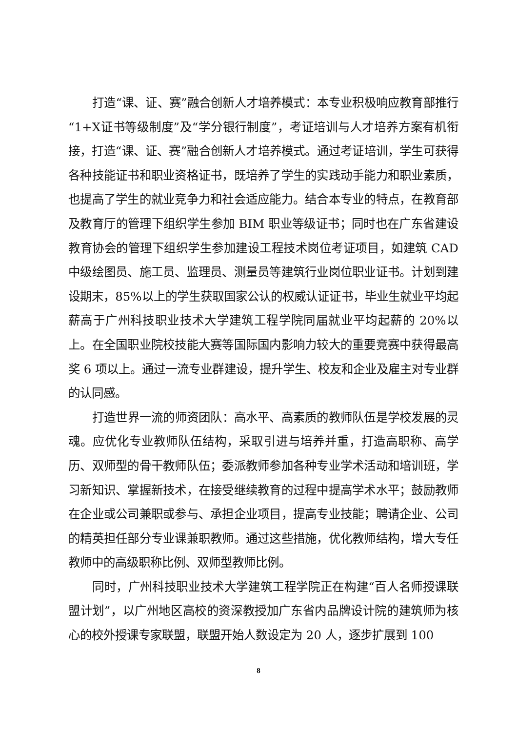打造“课、证、赛”融合创新人才培养模式：本专业积极响应教育部推行“1+X证书等级制度”及“学分银行制度”，考证培训与人才培养方案有机衔接，打造“课、证、赛”融合创新人才培养模式。通过考证培训，学生可获得各种技能证书和职业资格证书，既培养了学生的实践动手能力和职业素质，也提高了学生的就业竞争力和社会适应能力。结合本专业的特点，在教育部及教育厅的管理下组织学生参加 BIM 职业等级证书；同时也在广东省建设教育协会的管理下组织学生参加建设工程技术岗位考证项目，如建筑 CAD 中级绘图员、施工员、监理员、测量员等建筑行业岗位职业证书。计划到建设期末，85%以上的学生获取国家公认的权威认证证书，毕业生就业平均起薪高于广州科技职业技术大学建筑工程学院同届就业平均起薪的 20%以上。在全国职业院校技能大赛等国际国内影响力较大的重要竞赛中获得最高奖 6 项以上。通过一流专业群建设，提升学生、校友和企业及雇主对专业群的认同感。
打造世界一流的师资团队：高水平、高素质的教师队伍是学校发展的灵魂。应优化专业教师队伍结构，采取引进与培养并重，打造高职称、高学历、双师型的骨干教师队伍；委派教师参加各种专业学术活动和培训班，学习新知识、掌握新技术，在接受继续教育的过程中提高学术水平；鼓励教师在企业或公司兼职或参与、承担企业项目，提高专业技能；聘请企业、公司的精英担任部分专业课兼职教师。通过这些措施，优化教师结构，增大专任教师中的高级职称比例、双师型教师比例。
同时，广州科技职业技术大学建筑工程学院正在构建“百人名师授课联盟计划”，以广州地区高校的资深教授加广东省内品牌设计院的建筑师为核心的校外授课专家联盟，联盟开始人数设定为 20 人，逐步扩展到 100
8